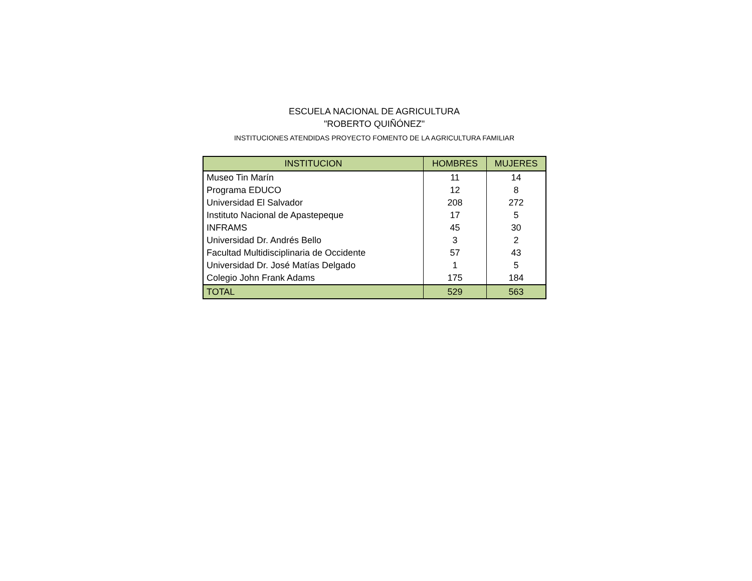ESCUELA NACIONAL DE AGRICULTURA
"ROBERTO QUIÑÓNEZ"
INSTITUCIONES ATENDIDAS PROYECTO FOMENTO DE LA AGRICULTURA FAMILIAR
| INSTITUCION | HOMBRES | MUJERES |
| --- | --- | --- |
| Museo Tin Marín | 11 | 14 |
| Programa EDUCO | 12 | 8 |
| Universidad El Salvador | 208 | 272 |
| Instituto Nacional de Apastepeque | 17 | 5 |
| INFRAMS | 45 | 30 |
| Universidad Dr. Andrés Bello | 3 | 2 |
| Facultad Multidisciplinaria de Occidente | 57 | 43 |
| Universidad Dr. José Matías Delgado | 1 | 5 |
| Colegio John Frank Adams | 175 | 184 |
| TOTAL | 529 | 563 |